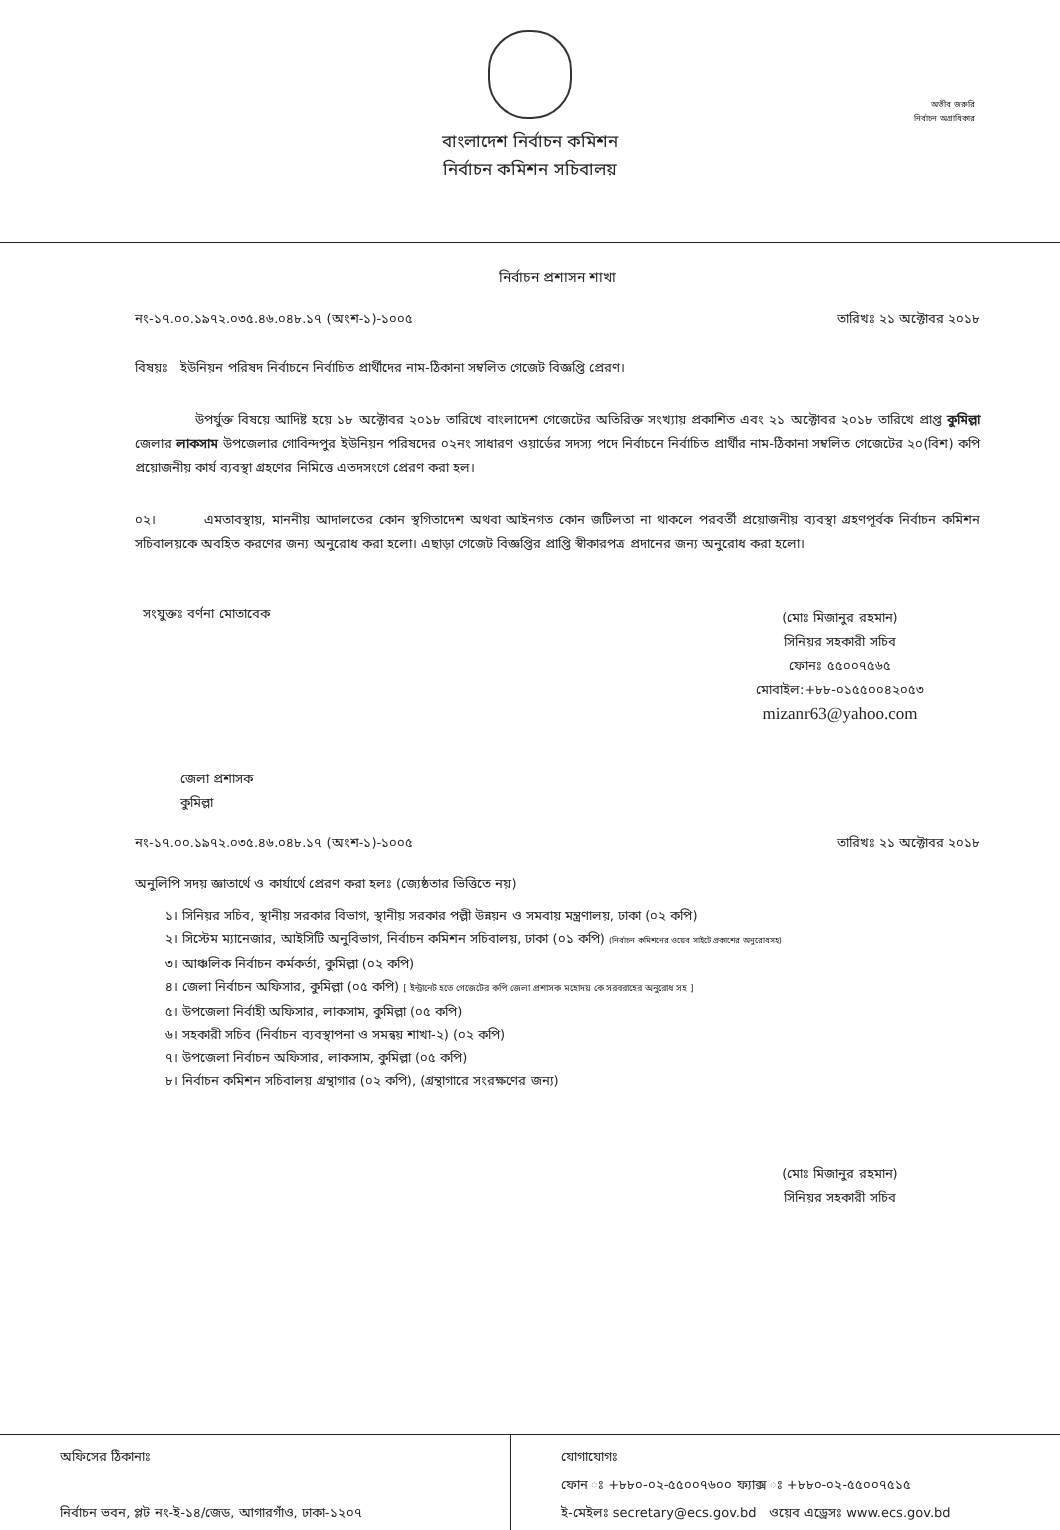অতীব জরুরি
নির্বাচন অগ্রাধিকার
বাংলাদেশ নির্বাচন কমিশন
নির্বাচন কমিশন সচিবালয়
নির্বাচন প্রশাসন শাখা
নং-১৭.০০.১৯৭২.০৩৫.৪৬.০৪৮.১৭ (অংশ-১)-১০০৫ তারিখঃ ২১ অক্টোবর ২০১৮
বিষয়ঃ ইউনিয়ন পরিষদ নির্বাচনে নির্বাচিত প্রার্থীদের নাম-ঠিকানা সম্বলিত গেজেট বিজ্ঞপ্তি প্রেরণ।
উপর্যুক্ত বিষয়ে আদিষ্ট হয়ে ১৮ অক্টোবর ২০১৮ তারিখে বাংলাদেশ গেজেটের অতিরিক্ত সংখ্যায় প্রকাশিত এবং ২১ অক্টোবর ২০১৮ তারিখে প্রাপ্ত কুমিল্লা জেলার লাকসাম উপজেলার গোবিন্দপুর ইউনিয়ন পরিষদের ০২নং সাধারণ ওয়ার্ডের সদস্য পদে নির্বাচনে নির্বাচিত প্রার্থীর নাম-ঠিকানা সম্বলিত গেজেটের ২০(বিশ) কপি প্রয়োজনীয় কার্য ব্যবস্থা গ্রহণের নিমিত্তে এতদসংগে প্রেরণ করা হল।
০২। এমতাবস্থায়, মাননীয় আদালতের কোন স্থগিতাদেশ অথবা আইনগত কোন জটিলতা না থাকলে পরবর্তী প্রয়োজনীয় ব্যবস্থা গ্রহণপূর্বক নির্বাচন কমিশন সচিবালয়কে অবহিত করণের জন্য অনুরোধ করা হলো। এছাড়া গেজেট বিজ্ঞপ্তির প্রাপ্তি স্বীকারপত্র প্রদানের জন্য অনুরোধ করা হলো।
সংযুক্তঃ বর্ণনা মোতাবেক
(মোঃ মিজানুর রহমান)
সিনিয়র সহকারী সচিব
ফোনঃ ৫৫০০৭৫৬৫
মোবাইল:+৮৮-০১৫৫০০৪২০৫৩
mizanr63@yahoo.com
জেলা প্রশাসক
কুমিল্লা
নং-১৭.০০.১৯৭২.০৩৫.৪৬.০৪৮.১৭ (অংশ-১)-১০০৫ তারিখঃ ২১ অক্টোবর ২০১৮
অনুলিপি সদয় জ্ঞাতার্থে ও কার্যার্থে প্রেরণ করা হলঃ (জ্যেষ্ঠতার ভিত্তিতে নয়)
১। সিনিয়র সচিব, স্থানীয় সরকার বিভাগ, স্থানীয় সরকার পল্লী উন্নয়ন ও সমবায় মন্ত্রণালয়, ঢাকা (০২ কপি)
২। সিস্টেম ম্যানেজার, আইসিটি অনুবিভাগ, নির্বাচন কমিশন সচিবালয়, ঢাকা (০১ কপি) (নির্বাচন কমিশনের ওয়েব সাইটে প্রকাশের অনুরোধসহ)
৩। আঞ্চলিক নির্বাচন কর্মকর্তা, কুমিল্লা (০২ কপি)
৪। জেলা নির্বাচন অফিসার, কুমিল্লা (০৫ কপি) [ ইন্ট্রানেট হতে গেজেটের কপি জেলা প্রশাসক মহোদয় কে সরবরাহের অনুরোধ সহ ]
৫। উপজেলা নির্বাহী অফিসার, লাকসাম, কুমিল্লা (০৫ কপি)
৬। সহকারী সচিব (নির্বাচন ব্যবস্থাপনা ও সমন্বয় শাখা-২) (০২ কপি)
৭। উপজেলা নির্বাচন অফিসার, লাকসাম, কুমিল্লা (০৫ কপি)
৮। নির্বাচন কমিশন সচিবালয় গ্রন্থাগার (০২ কপি), (গ্রন্থাগারে সংরক্ষণের জন্য)
(মোঃ মিজানুর রহমান)
সিনিয়র সহকারী সচিব
অফিসের ঠিকানাঃ
নির্বাচন ভবন, প্লট নং-ই-১৪/জেড, আগারগাঁও, ঢাকা-১২০৭
যোগাযোগঃ
ফোন ঃ +৮৮০-০২-৫৫০০৭৬০০ ফ্যাক্স ঃ +৮৮০-০২-৫৫০০৭৫১৫
ই-মেইলঃ secretary@ecs.gov.bd ওয়েব এড্রেসঃ www.ecs.gov.bd